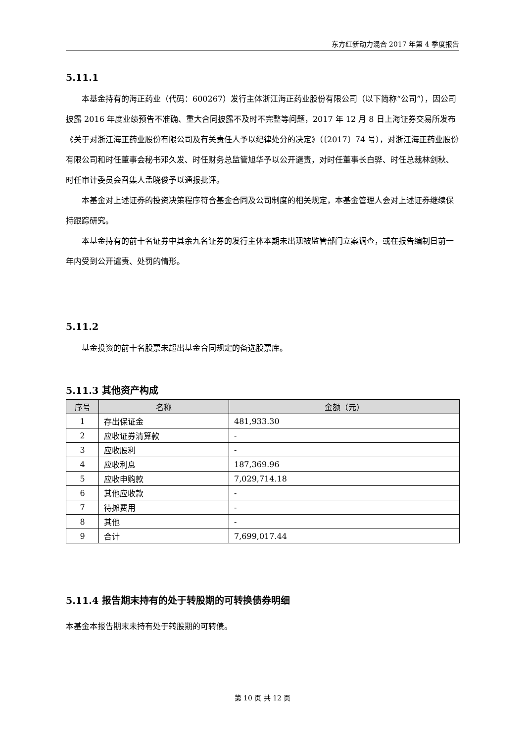东方红新动力混合 2017 年第 4 季度报告
5.11.1
本基金持有的海正药业（代码：600267）发行主体浙江海正药业股份有限公司（以下简称“公司”），因公司披露 2016 年度业绩预告不准确、重大合同披露不及时不完整等问题，2017 年 12 月 8 日上海证券交易所发布《关于对浙江海正药业股份有限公司及有关责任人予以纪律处分的决定》（〔2017〕74 号），对浙江海正药业股份有限公司和时任董事会秘书邓久发、时任财务总监管旭华予以公开谴责，对时任董事长白骅、时任总裁林剑秋、时任审计委员会召集人孟晓俊予以通报批评。
本基金对上述证券的投资决策程序符合基金合同及公司制度的相关规定，本基金管理人会对上述证券继续保持跟踪研究。
本基金持有的前十名证券中其余九名证券的发行主体本期未出现被监管部门立案调查，或在报告编制日前一年内受到公开谴责、处罚的情形。
5.11.2
基金投资的前十名股票未超出基金合同规定的备选股票库。
5.11.3 其他资产构成
| 序号 | 名称 | 金额（元） |
| --- | --- | --- |
| 1 | 存出保证金 | 481,933.30 |
| 2 | 应收证券清算款 | - |
| 3 | 应收股利 | - |
| 4 | 应收利息 | 187,369.96 |
| 5 | 应收申购款 | 7,029,714.18 |
| 6 | 其他应收款 | - |
| 7 | 待摊费用 | - |
| 8 | 其他 | - |
| 9 | 合计 | 7,699,017.44 |
5.11.4 报告期末持有的处于转股期的可转换债券明细
本基金本报告期末未持有处于转股期的可转债。
第 10 页 共 12 页